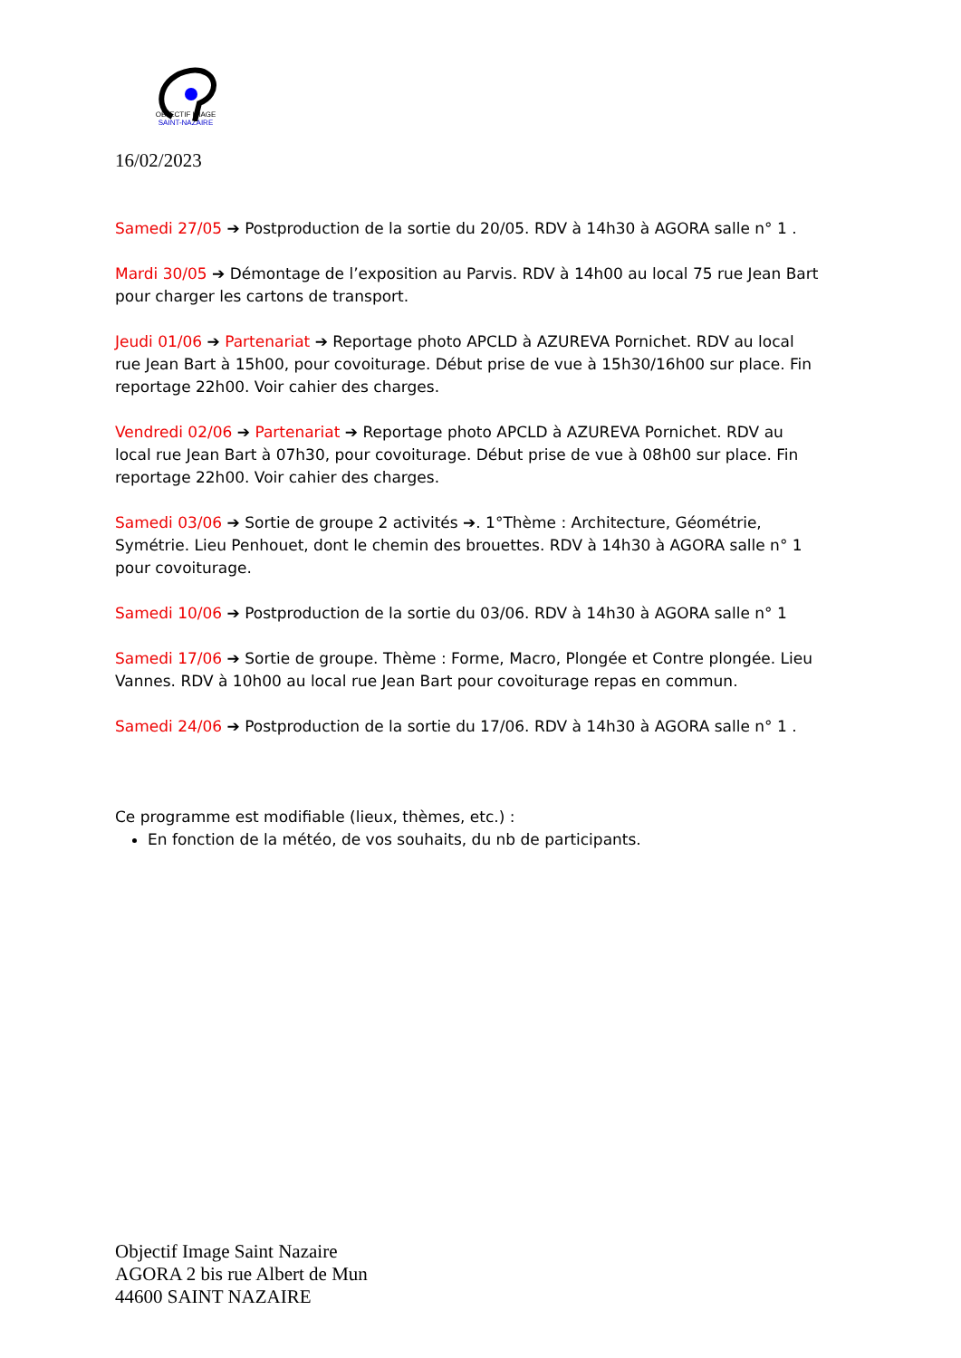OBJECTIF IMAGE
SAINT-NAZAIRE
16/02/2023
Samedi 27/05 ➔ Postproduction de la sortie du 20/05. RDV à 14h30 à AGORA salle n° 1 .
Mardi 30/05 ➔ Démontage de l’exposition au Parvis. RDV à 14h00 au local 75 rue Jean Bart pour charger les cartons de transport.
Jeudi 01/06 ➔ Partenariat ➔ Reportage photo APCLD à AZUREVA Pornichet. RDV au local rue Jean Bart à 15h00, pour covoiturage. Début prise de vue à 15h30/16h00 sur place. Fin reportage 22h00. Voir cahier des charges.
Vendredi 02/06 ➔ Partenariat ➔ Reportage photo APCLD à AZUREVA Pornichet. RDV au local rue Jean Bart à 07h30, pour covoiturage. Début prise de vue à 08h00 sur place. Fin reportage 22h00. Voir cahier des charges.
Samedi 03/06 ➔ Sortie de groupe 2 activités ➔. 1°Thème : Architecture, Géométrie, Symétrie. Lieu Penhouet, dont le chemin des brouettes. RDV à 14h30 à AGORA salle n° 1 pour covoiturage.
Samedi 10/06 ➔ Postproduction de la sortie du 03/06. RDV à 14h30 à AGORA salle n° 1
Samedi 17/06 ➔ Sortie de groupe. Thème : Forme, Macro, Plongée et Contre plongée. Lieu Vannes. RDV à 10h00 au local rue Jean Bart pour covoiturage repas en commun.
Samedi 24/06 ➔ Postproduction de la sortie du 17/06. RDV à 14h30 à AGORA salle n° 1 .
Ce programme est modifiable (lieux, thèmes, etc.) :
En fonction de la météo, de vos souhaits, du nb de participants.
Objectif Image Saint Nazaire
AGORA 2 bis rue Albert de Mun
44600 SAINT NAZAIRE